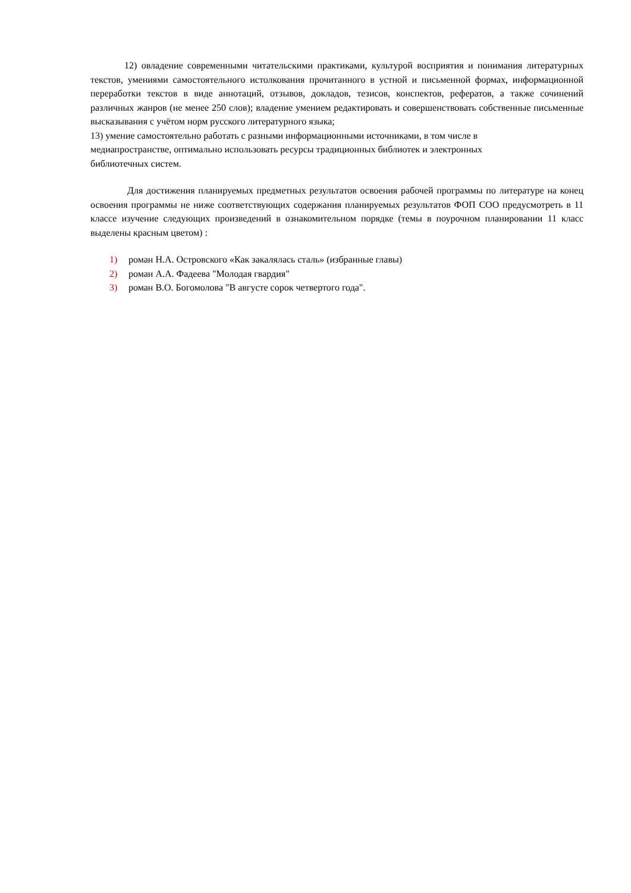12) овладение современными читательскими практиками, культурой восприятия и понимания литературных текстов, умениями самостоятельного истолкования прочитанного в устной и письменной формах, информационной переработки текстов в виде аннотаций, отзывов, докладов, тезисов, конспектов, рефератов, а также сочинений различных жанров (не менее 250 слов); владение умением редактировать и совершенствовать собственные письменные высказывания с учётом норм русского литературного языка;
13) умение самостоятельно работать с разными информационными источниками, в том числе в
медиапространстве, оптимально использовать ресурсы традиционных библиотек и электронных
библиотечных систем.
Для достижения планируемых предметных результатов освоения рабочей программы по литературе на конец освоения программы не ниже соответствующих содержания планируемых результатов ФОП СОО предусмотреть в 11 классе изучение следующих произведений в ознакомительном порядке (темы в поурочном планировании 11 класс выделены красным цветом) :
1) роман Н.А. Островского «Как закалялась сталь» (избранные главы)
2) роман А.А. Фадеева "Молодая гвардия"
3) роман В.О. Богомолова "В августе сорок четвертого года".